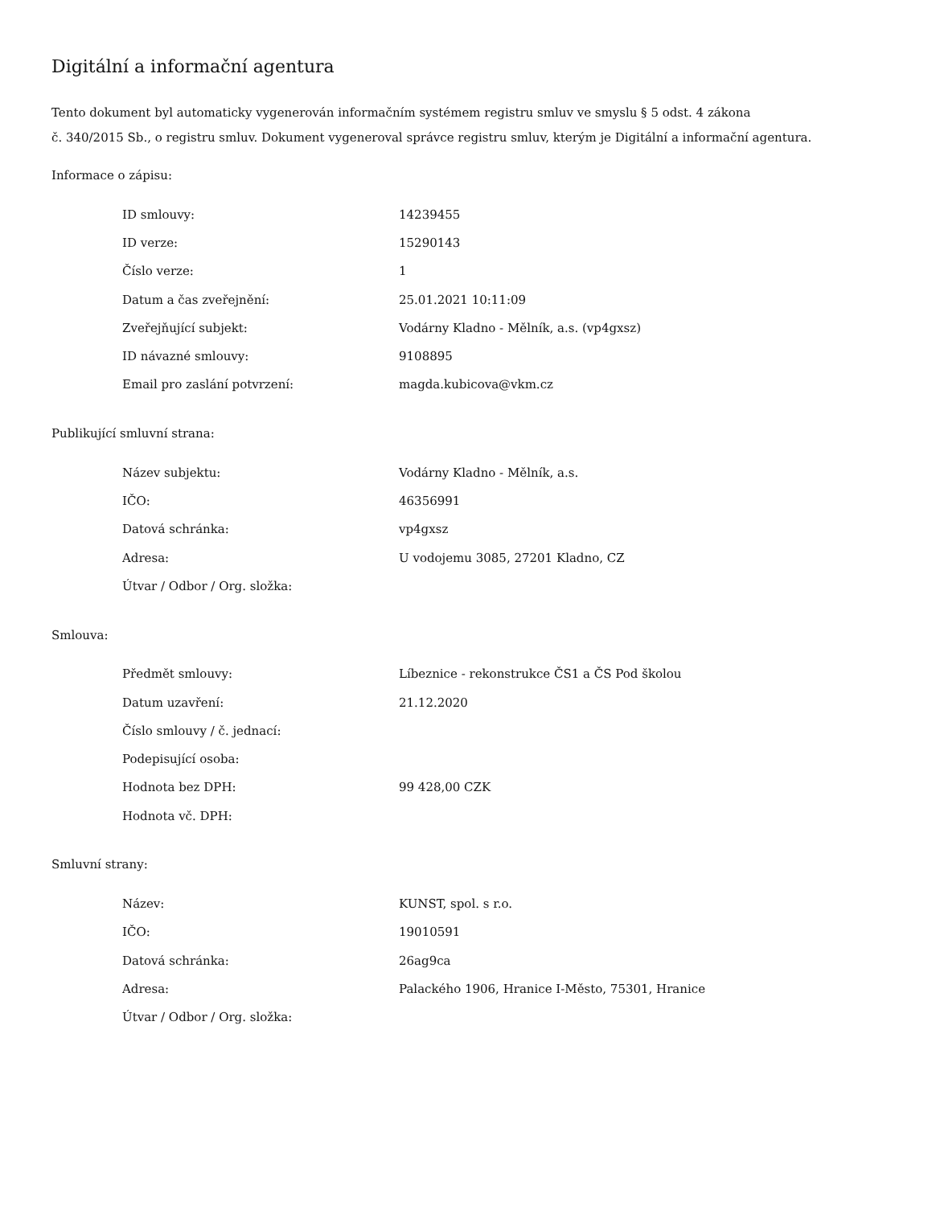Digitální a informační agentura
Tento dokument byl automaticky vygenerován informačním systémem registru smluv ve smyslu § 5 odst. 4 zákona
č. 340/2015 Sb., o registru smluv. Dokument vygeneroval správce registru smluv, kterým je Digitální a informační agentura.
Informace o zápisu:
| ID smlouvy: | 14239455 |
| ID verze: | 15290143 |
| Číslo verze: | 1 |
| Datum a čas zveřejnění: | 25.01.2021 10:11:09 |
| Zveřejňující subjekt: | Vodárny Kladno - Mělník, a.s. (vp4gxsz) |
| ID návazné smlouvy: | 9108895 |
| Email pro zaslání potvrzení: | magda.kubicova@vkm.cz |
Publikující smluvní strana:
| Název subjektu: | Vodárny Kladno - Mělník, a.s. |
| IČO: | 46356991 |
| Datová schránka: | vp4gxsz |
| Adresa: | U vodojemu 3085, 27201 Kladno, CZ |
| Útvar / Odbor / Org. složka: | |
Smlouva:
| Předmět smlouvy: | Líbeznice - rekonstrukce ČS1 a ČS Pod školou |
| Datum uzavření: | 21.12.2020 |
| Číslo smlouvy / č. jednací: | |
| Podepisující osoba: | |
| Hodnota bez DPH: | 99 428,00 CZK |
| Hodnota vč. DPH: | |
Smluvní strany:
| Název: | KUNST, spol. s r.o. |
| IČO: | 19010591 |
| Datová schránka: | 26ag9ca |
| Adresa: | Palackého 1906, Hranice I-Město, 75301, Hranice |
| Útvar / Odbor / Org. složka: | |